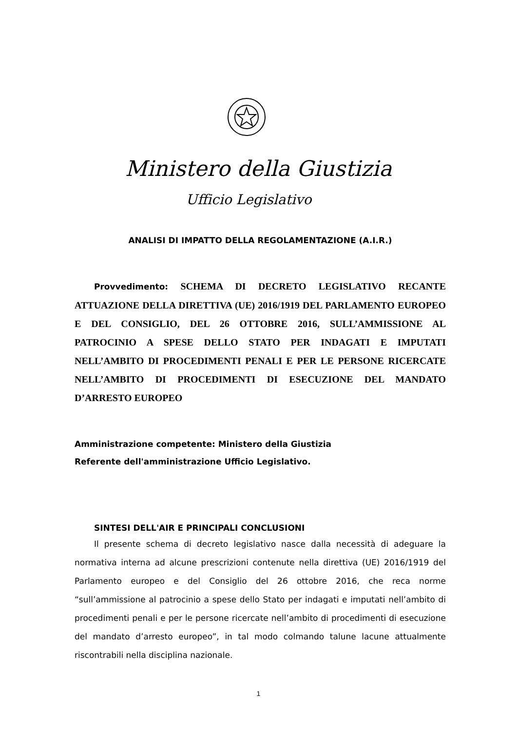Ministero della Giustizia
Ufficio Legislativo
ANALISI DI IMPATTO DELLA REGOLAMENTAZIONE (A.I.R.)
Provvedimento: SCHEMA DI DECRETO LEGISLATIVO RECANTE ATTUAZIONE DELLA DIRETTIVA (UE) 2016/1919 DEL PARLAMENTO EUROPEO E DEL CONSIGLIO, DEL 26 OTTOBRE 2016, SULL’AMMISSIONE AL PATROCINIO A SPESE DELLO STATO PER INDAGATI E IMPUTATI NELL’AMBITO DI PROCEDIMENTI PENALI E PER LE PERSONE RICERCATE NELL’AMBITO DI PROCEDIMENTI DI ESECUZIONE DEL MANDATO D’ARRESTO EUROPEO
Amministrazione competente: Ministero della Giustizia
Referente dell'amministrazione Ufficio Legislativo.
SINTESI DELL'AIR E PRINCIPALI CONCLUSIONI
Il presente schema di decreto legislativo nasce dalla necessità di adeguare la normativa interna ad alcune prescrizioni contenute nella direttiva (UE) 2016/1919 del Parlamento europeo e del Consiglio del 26 ottobre 2016, che reca norme “sull’ammissione al patrocinio a spese dello Stato per indagati e imputati nell’ambito di procedimenti penali e per le persone ricercate nell’ambito di procedimenti di esecuzione del mandato d’arresto europeo”, in tal modo colmando talune lacune attualmente riscontrabili nella disciplina nazionale.
1